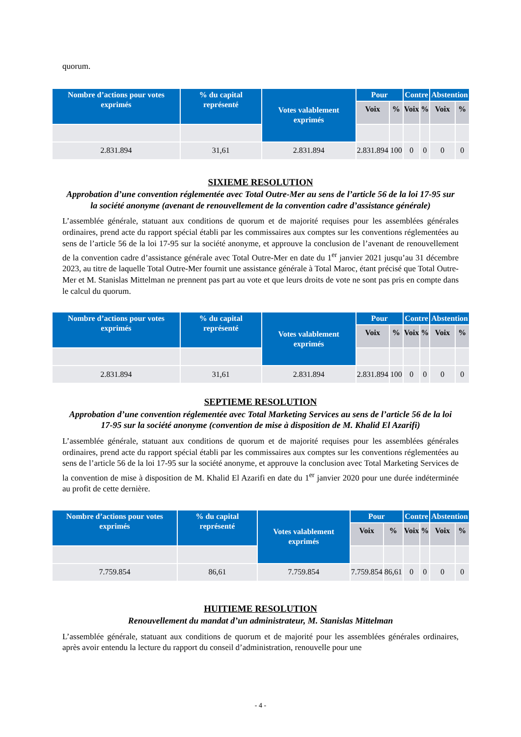quorum.
| Nombre d’actions pour votes exprimés | % du capital représenté | Votes valablement exprimés | Pour | | Contre | | Abstention | |
| --- | --- | --- | --- | --- | --- | --- | --- | --- |
| | | | Voix | % | Voix | % | Voix | % |
| 2.831.894 | 31,61 | 2.831.894 | 2.831.894 | 100 | 0 | 0 | 0 | 0 |
SIXIEME RESOLUTION
Approbation d’une convention réglementée avec Total Outre-Mer au sens de l’article 56 de la loi 17-95 sur la société anonyme (avenant de renouvellement de la convention cadre d’assistance générale)
L’assemblée générale, statuant aux conditions de quorum et de majorité requises pour les assemblées générales ordinaires, prend acte du rapport spécial établi par les commissaires aux comptes sur les conventions réglementées au sens de l’article 56 de la loi 17-95 sur la société anonyme, et approuve la conclusion de l’avenant de renouvellement de la convention cadre d’assistance générale avec Total Outre-Mer en date du 1<sup>er</sup> janvier 2021 jusqu’au 31 décembre 2023, au titre de laquelle Total Outre-Mer fournit une assistance générale à Total Maroc, étant précisé que Total Outre-Mer et M. Stanislas Mittelman ne prennent pas part au vote et que leurs droits de vote ne sont pas pris en compte dans le calcul du quorum.
| Nombre d’actions pour votes exprimés | % du capital représenté | Votes valablement exprimés | Pour | | Contre | | Abstention | |
| --- | --- | --- | --- | --- | --- | --- | --- | --- |
| | | | Voix | % | Voix | % | Voix | % |
| 2.831.894 | 31,61 | 2.831.894 | 2.831.894 | 100 | 0 | 0 | 0 | 0 |
SEPTIEME RESOLUTION
Approbation d’une convention réglementée avec Total Marketing Services au sens de l’article 56 de la loi 17-95 sur la société anonyme (convention de mise à disposition de M. Khalid El Azarifi)
L’assemblée générale, statuant aux conditions de quorum et de majorité requises pour les assemblées générales ordinaires, prend acte du rapport spécial établi par les commissaires aux comptes sur les conventions réglementées au sens de l’article 56 de la loi 17-95 sur la société anonyme, et approuve la conclusion avec Total Marketing Services de la convention de mise à disposition de M. Khalid El Azarifi en date du 1<sup>er</sup> janvier 2020 pour une durée indéterminée au profit de cette dernière.
| Nombre d’actions pour votes exprimés | % du capital représenté | Votes valablement exprimés | Pour | | Contre | | Abstention | |
| --- | --- | --- | --- | --- | --- | --- | --- | --- |
| | | | Voix | % | Voix | % | Voix | % |
| 7.759.854 | 86,61 | 7.759.854 | 7.759.854 | 86,61 | 0 | 0 | 0 | 0 |
HUITIEME RESOLUTION
Renouvellement du mandat d’un administrateur, M. Stanislas Mittelman
L’assemblée générale, statuant aux conditions de quorum et de majorité pour les assemblées générales ordinaires, après avoir entendu la lecture du rapport du conseil d’administration, renouvelle pour une
- 4 -